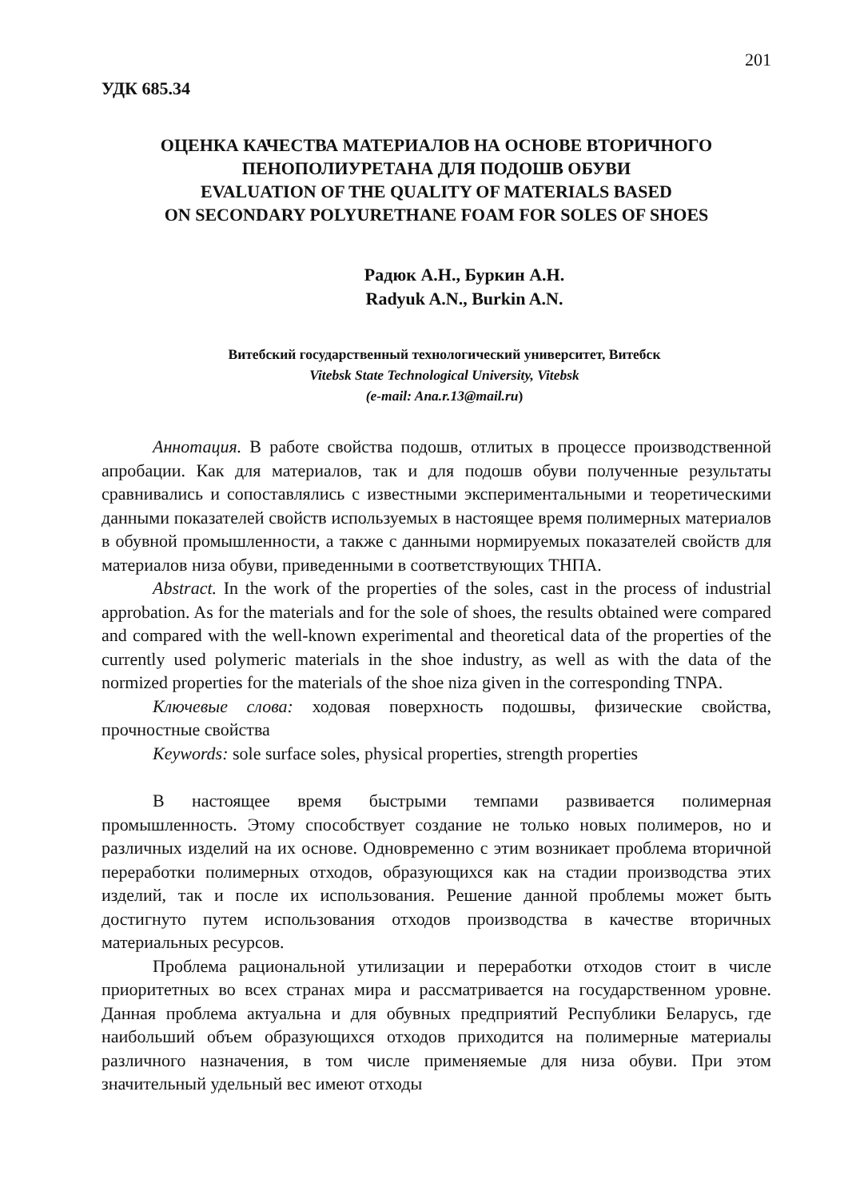201
УДК 685.34
ОЦЕНКА КАЧЕСТВА МАТЕРИАЛОВ НА ОСНОВЕ ВТОРИЧНОГО
ПЕНОПОЛИУРЕТАНА ДЛЯ ПОДОШВ ОБУВИ
EVALUATION OF THE QUALITY OF MATERIALS BASED
ON SECONDARY POLYURETHANE FOAM FOR SOLES OF SHOES
Радюк А.Н., Буркин А.Н.
Radyuk A.N., Burkin A.N.
Витебский государственный технологический университет, Витебск
Vitebsk State Technological University, Vitebsk
(e-mail: Ana.r.13@mail.ru)
Аннотация. В работе свойства подошв, отлитых в процессе производственной апробации. Как для материалов, так и для подошв обуви полученные результаты сравнивались и сопоставлялись с известными экспериментальными и теоретическими данными показателей свойств используемых в настоящее время полимерных материалов в обувной промышленности, а также с данными нормируемых показателей свойств для материалов низа обуви, приведенными в соответствующих ТНПА.
Abstract. In the work of the properties of the soles, cast in the process of industrial approbation. As for the materials and for the sole of shoes, the results obtained were compared and compared with the well-known experimental and theoretical data of the properties of the currently used polymeric materials in the shoe industry, as well as with the data of the normized properties for the materials of the shoe niza given in the corresponding TNPA.
Ключевые слова: ходовая поверхность подошвы, физические свойства, прочностные свойства
Keywords: sole surface soles, physical properties, strength properties
В настоящее время быстрыми темпами развивается полимерная промышленность. Этому способствует создание не только новых полимеров, но и различных изделий на их основе. Одновременно с этим возникает проблема вторичной переработки полимерных отходов, образующихся как на стадии производства этих изделий, так и после их использования. Решение данной проблемы может быть достигнуто путем использования отходов производства в качестве вторичных материальных ресурсов.
Проблема рациональной утилизации и переработки отходов стоит в числе приоритетных во всех странах мира и рассматривается на государственном уровне. Данная проблема актуальна и для обувных предприятий Республики Беларусь, где наибольший объем образующихся отходов приходится на полимерные материалы различного назначения, в том числе применяемые для низа обуви. При этом значительный удельный вес имеют отходы